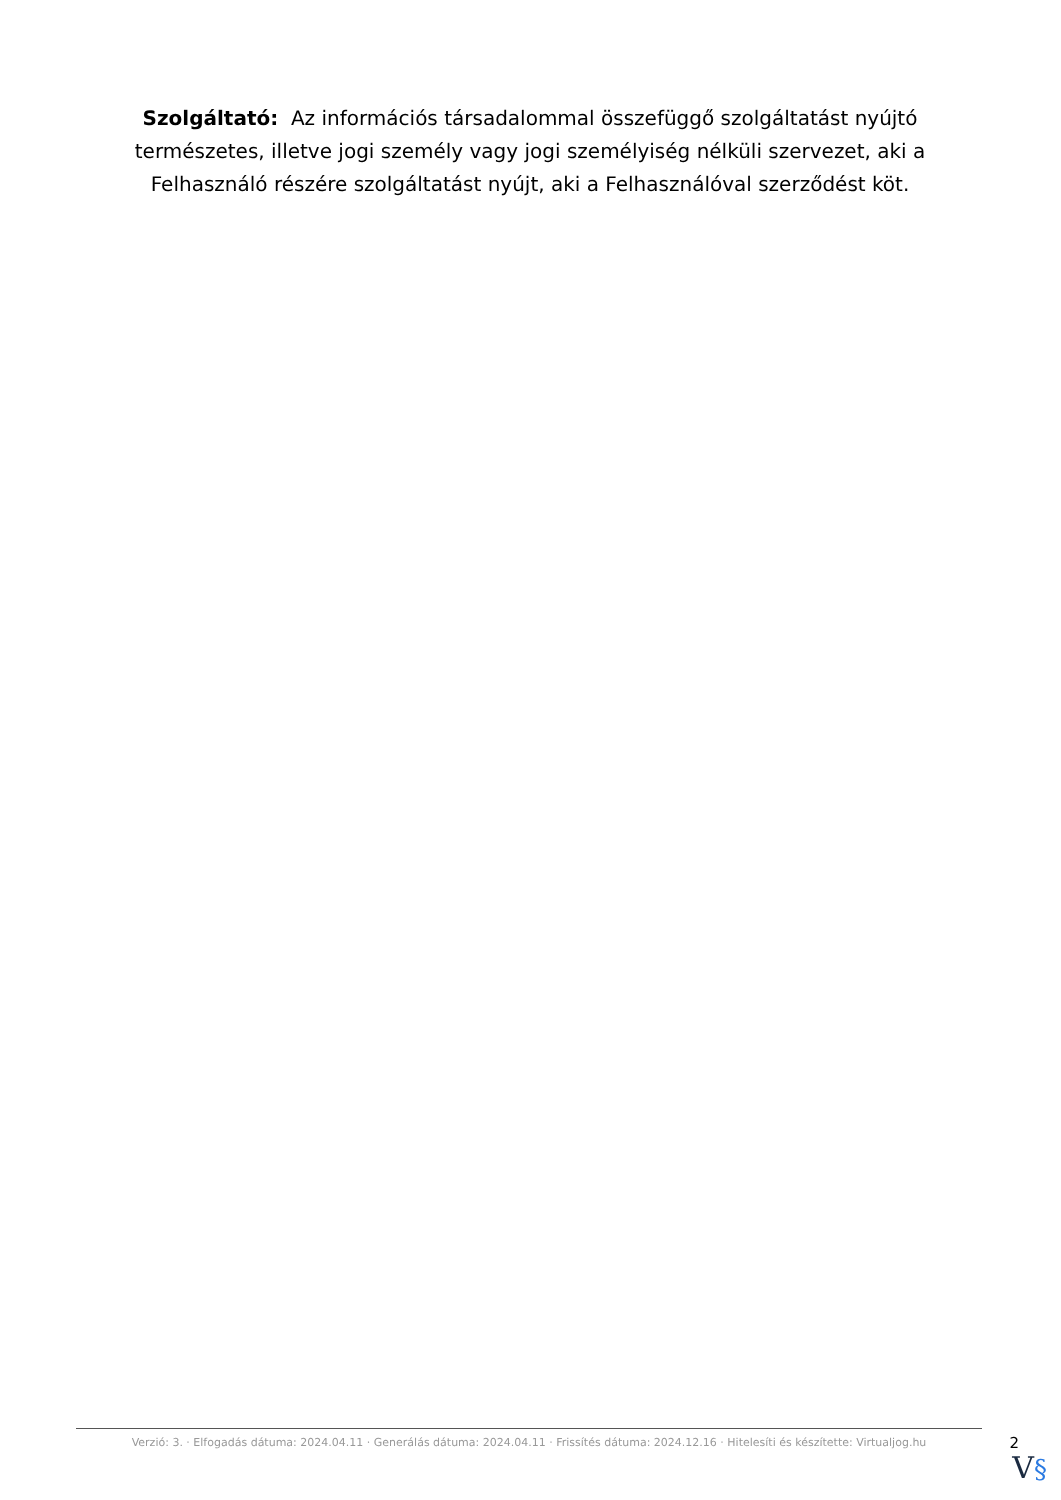Szolgáltató: Az információs társadalommal összefüggő szolgáltatást nyújtó természetes, illetve jogi személy vagy jogi személyiség nélküli szervezet, aki a Felhasználó részére szolgáltatást nyújt, aki a Felhasználóval szerződést köt.
Verzió: 3. · Elfogadás dátuma: 2024.04.11 · Generálás dátuma: 2024.04.11 · Frissítés dátuma: 2024.12.16 · Hitelesíti és készítette: Virtualjog.hu
2
V§